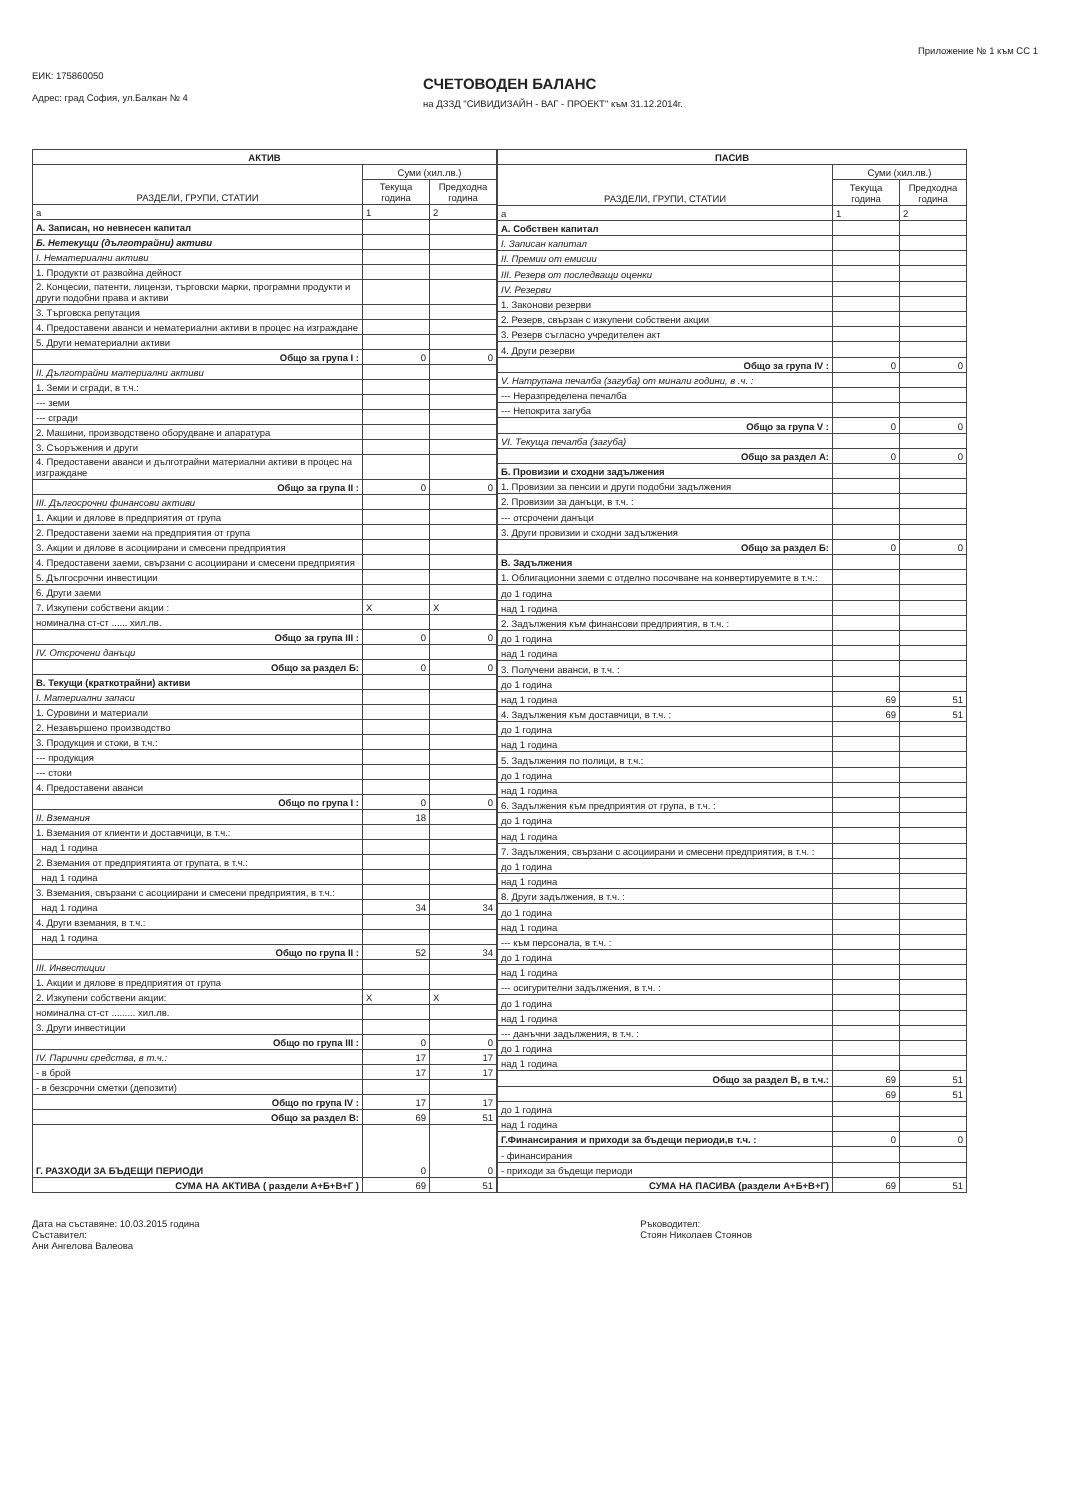ЕИК: 175860050
Адрес: град София, ул.Балкан № 4
СЧЕТОВОДЕН БАЛАНС
на ДЗЗД "СИВИДИЗАЙН - ВАГ - ПРОЕКТ" към 31.12.2014г.
Приложение № 1 към СС 1
| АКТИВ | | |
| --- | --- | --- |
| РАЗДЕЛИ, ГРУПИ, СТАТИИ | Суми (хил.лв.) | |
| | Текуща година | Предходна година |
| а | 1 | 2 |
| А. Записан, но невнесен капитал | | |
| Б. Нетекущи (дълготрайни) активи | | |
| I. Нематериални активи | | |
| 1. Продукти от развойна дейност | | |
| 2. Концесии, патенти, лицензи, търговски марки, програмни продукти и други подобни права и активи | | |
| 3. Търговска репутация | | |
| 4. Предоставени аванси и нематериални активи в процес на изграждане | | |
| 5. Други нематериални активи | | |
| Общо за група I : | 0 | 0 |
| II. Дълготрайни материални активи | | |
| 1. Земи и сгради, в т.ч.: | | |
| --- земи | | |
| --- сгради | | |
| 2. Машини, производствено оборудване и апаратура | | |
| 3. Съоръжения и други | | |
| 4. Предоставени аванси и дълготрайни материални активи в процес на изграждане | | |
| Общо за група II : | 0 | 0 |
| III. Дългосрочни финансови активи | | |
| 1. Акции и дялове в предприятия от група | | |
| 2. Предоставени заеми на предприятия от група | | |
| 3. Акции и дялове в асоциирани и смесени предприятия | | |
| 4. Предоставени заеми, свързани с асоциирани и смесени предприятия | | |
| 5. Дългосрочни инвестиции | | |
| 6. Други заеми | | |
| 7. Изкупени собствени акции : | X | X |
| номинална ст-ст ...... хил.лв. | | |
| Общо за група III : | 0 | 0 |
| IV. Отсрочени данъци | | |
| Общо за раздел Б: | 0 | 0 |
| В. Текущи (краткотрайни) активи | | |
| I. Материални запаси | | |
| 1. Суровини и материали | | |
| 2. Незавършено производство | | |
| 3. Продукция и стоки, в т.ч.: | | |
| --- продукция | | |
| --- стоки | | |
| 4. Предоставени аванси | | |
| Общо по група I : | 0 | 0 |
| II. Вземания | 18 | |
| 1. Вземания от клиенти и доставчици, в т.ч.: | | |
| над 1 година | | |
| 2. Вземания от предприятията от групата, в т.ч.: | | |
| над 1 година | | |
| 3. Вземания, свързани с асоциирани и смесени предприятия, в т.ч.: | | |
| над 1 година | 34 | 34 |
| 4. Други вземания, в т.ч.: | | |
| над 1 година | | |
| Общо по група II : | 52 | 34 |
| III. Инвестиции | | |
| 1. Акции и дялове в предприятия от група | | |
| 2. Изкупени собствени акции: | X | X |
| номинална ст-ст ......... хил.лв. | | |
| 3. Други инвестиции | | |
| Общо по група III : | 0 | 0 |
| IV. Парични средства, в т.ч.: | 17 | 17 |
| - в брой | 17 | 17 |
| - в безсрочни сметки (депозити) | | |
| Общо по група IV : | 17 | 17 |
| Общо за раздел В: | 69 | 51 |
| Г. РАЗХОДИ ЗА БЪДЕЩИ ПЕРИОДИ | 0 | 0 |
| СУМА НА АКТИВА ( раздели А+Б+В+Г ) | 69 | 51 |
| ПАСИВ | | |
| --- | --- | --- |
| РАЗДЕЛИ, ГРУПИ, СТАТИИ | Суми (хил.лв.) | |
| | Текуща година | Предходна година |
| а | 1 | 2 |
| А. Собствен капитал | | |
| I. Записан капитал | | |
| II. Премии от емисии | | |
| III. Резерв от последващи оценки | | |
| IV. Резерви | | |
| 1. Законови резерви | | |
| 2. Резерв, свързан с изкупени собствени акции | | |
| 3. Резерв съгласно учредителен акт | | |
| 4. Други резерви | | |
| Общо за група IV : | 0 | 0 |
| V. Натрупана печалба (загуба) от минали години, в .ч. : | | |
| --- Неразпределена печалба | | |
| --- Непокрита загуба | | |
| Общо за група V : | 0 | 0 |
| VI. Текуща печалба (загуба) | | |
| Общо за раздел А: | 0 | 0 |
| Б. Провизии и сходни задължения | | |
| 1. Провизии за пенсии и други подобни задължения | | |
| 2. Провизии за данъци, в т.ч. : | | |
| --- отсрочени данъци | | |
| 3. Други провизии и сходни задължения | | |
| Общо за раздел Б: | 0 | 0 |
| В. Задължения | | |
| 1. Облигационни заеми с отделно посочване на конвертируемите в т.ч.: | | |
| до 1 година | | |
| над 1 година | | |
| 2. Задължения към финансови предприятия, в т.ч. : | | |
| до 1 година | | |
| над 1 година | | |
| 3. Получени аванси, в т.ч. : | | |
| до 1 година | | |
| над 1 година | 69 | 51 |
| 4. Задължения към доставчици, в т.ч. : | 69 | 51 |
| до 1 година | | |
| над 1 година | | |
| 5. Задължения по полици, в т.ч.: | | |
| до 1 година | | |
| над 1 година | | |
| 6. Задължения към предприятия от група, в т.ч. : | | |
| до 1 година | | |
| над 1 година | | |
| 7. Задължения, свързани с асоциирани и смесени предприятия, в т.ч. : | | |
| до 1 година | | |
| над 1 година | | |
| 8. Други задължения, в т.ч. : | | |
| до 1 година | | |
| над 1 година | | |
| --- към персонала, в т.ч. : | | |
| до 1 година | | |
| над 1 година | | |
| --- осигурителни задължения, в т.ч. : | | |
| до 1 година | | |
| над 1 година | | |
| --- данъчни задължения, в т.ч. : | | |
| до 1 година | | |
| над 1 година | | |
| Общо за раздел В, в т.ч.: | 69 | 51 |
| | 69 | 51 |
| до 1 година | | |
| над 1 година | | |
| Г.Финансирания и приходи за бъдещи периоди,в т.ч. : | 0 | 0 |
| - финансирания | | |
| - приходи за бъдещи периоди | | |
| СУМА НА ПАСИВА (раздели А+Б+В+Г) | 69 | 51 |
Дата на съставяне: 10.03.2015 година
Съставител:
Ани Ангелова Валеова
Ръководител:
Стоян Николаев Стоянов